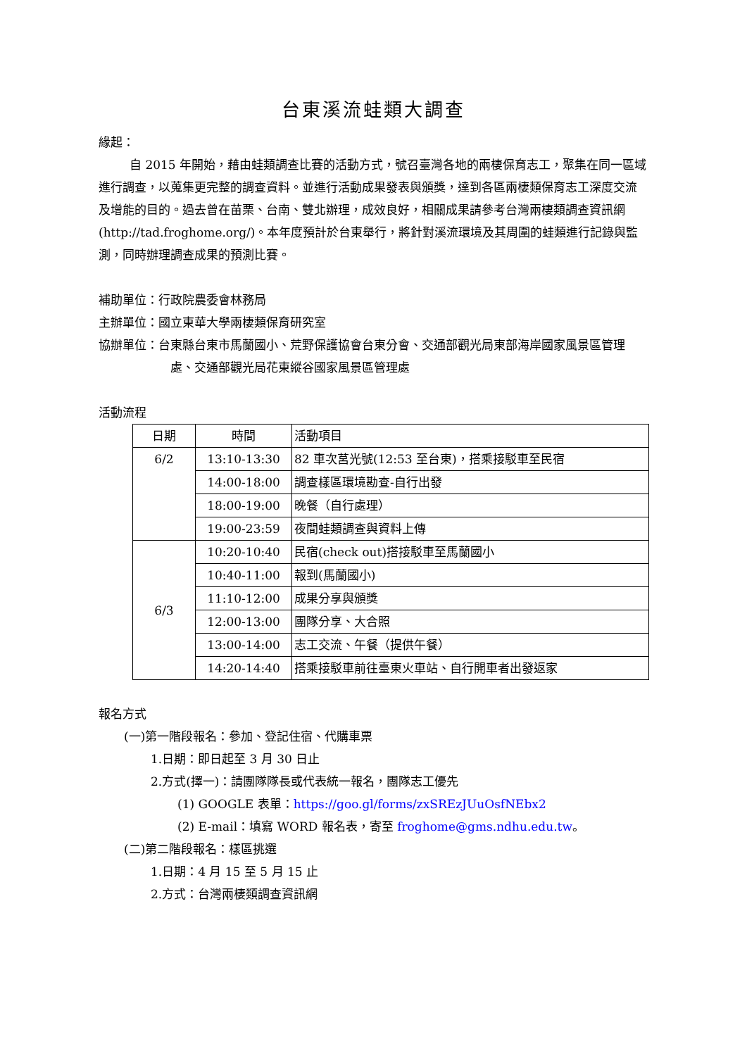台東溪流蛙類大調查
緣起：
自 2015 年開始，藉由蛙類調查比賽的活動方式，號召臺灣各地的兩棲保育志工，聚集在同一區域進行調查，以蒐集更完整的調查資料。並進行活動成果發表與頒獎，達到各區兩棲類保育志工深度交流及增能的目的。過去曾在苗栗、台南、雙北辦理，成效良好，相關成果請參考台灣兩棲類調查資訊網 (http://tad.froghome.org/)。本年度預計於台東舉行，將針對溪流環境及其周圍的蛙類進行記錄與監測，同時辦理調查成果的預測比賽。
補助單位：行政院農委會林務局
主辦單位：國立東華大學兩棲類保育研究室
協辦單位：台東縣台東市馬蘭國小、荒野保護協會台東分會、交通部觀光局東部海岸國家風景區管理處、交通部觀光局花東縱谷國家風景區管理處
活動流程
| 日期 | 時間 | 活動項目 |
| --- | --- | --- |
| 6/2 | 13:10-13:30 | 82 車次莒光號(12:53 至台東)，搭乘接駁車至民宿 |
| | 14:00-18:00 | 調查樣區環境勘查-自行出發 |
| | 18:00-19:00 | 晚餐（自行處理） |
| | 19:00-23:59 | 夜間蛙類調查與資料上傳 |
| 6/3 | 10:20-10:40 | 民宿(check out)搭接駁車至馬蘭國小 |
| | 10:40-11:00 | 報到(馬蘭國小) |
| | 11:10-12:00 | 成果分享與頒獎 |
| | 12:00-13:00 | 團隊分享、大合照 |
| | 13:00-14:00 | 志工交流、午餐（提供午餐） |
| | 14:20-14:40 | 搭乘接駁車前往臺東火車站、自行開車者出發返家 |
報名方式
(一)第一階段報名：參加、登記住宿、代購車票
1.日期：即日起至 3 月 30 日止
2.方式(擇一)：請團隊隊長或代表統一報名，團隊志工優先
(1) GOOGLE 表單：https://goo.gl/forms/zxSREzJUuOsfNEbx2
(2) E-mail：填寫 WORD 報名表，寄至 froghome@gms.ndhu.edu.tw。
(二)第二階段報名：樣區挑選
1.日期：4 月 15 至 5 月 15 止
2.方式：台灣兩棲類調查資訊網